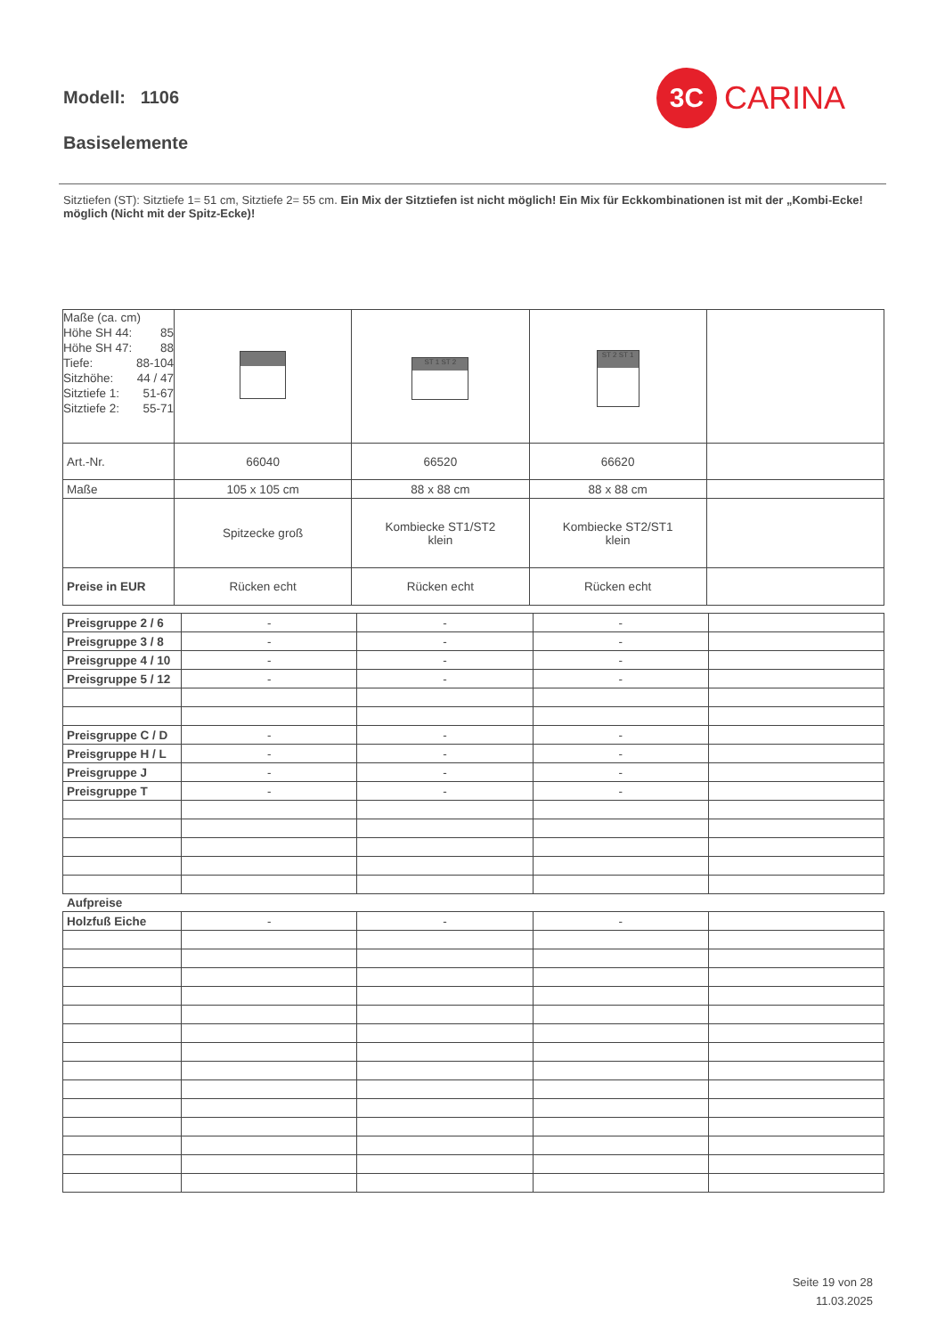Modell: 1106
Basiselemente
3C
CARINA
Sitztiefen (ST): Sitztiefe 1= 51 cm, Sitztiefe 2= 55 cm. Ein Mix der Sitztiefen ist nicht möglich! Ein Mix für Eckkombinationen ist mit der „Kombi-Ecke! möglich (Nicht mit der Spitz-Ecke)!
| Maße (ca. cm) Höhe SH 44: 85 Höhe SH 47: 88 Tiefe: 88-104 Sitzhöhe: 44 / 47 Sitztiefe 1: 51-67 Sitztiefe 2: 55-71 | | ST 1 ST 2 | ST 2 ST 1 | |
| Art.-Nr. | 66040 | 66520 | 66620 | |
| Maße | 105 x 105 cm | 88 x 88 cm | 88 x 88 cm | |
| | Spitzecke groß | Kombiecke ST1/ST2 klein | Kombiecke ST2/ST1 klein | |
| Preise in EUR | Rücken echt | Rücken echt | Rücken echt | |
| Preisgruppe 2 / 6 | - | - | - | |
| Preisgruppe 3 / 8 | - | - | - | |
| Preisgruppe 4 / 10 | - | - | - | |
| Preisgruppe 5 / 12 | - | - | - | |
| Preisgruppe C / D | - | - | - | |
| Preisgruppe H / L | - | - | - | |
| Preisgruppe J | - | - | - | |
| Preisgruppe T | - | - | - | |
Aufpreise
| Holzfuß Eiche | - | - | - | |
Seite 19 von 28
11.03.2025